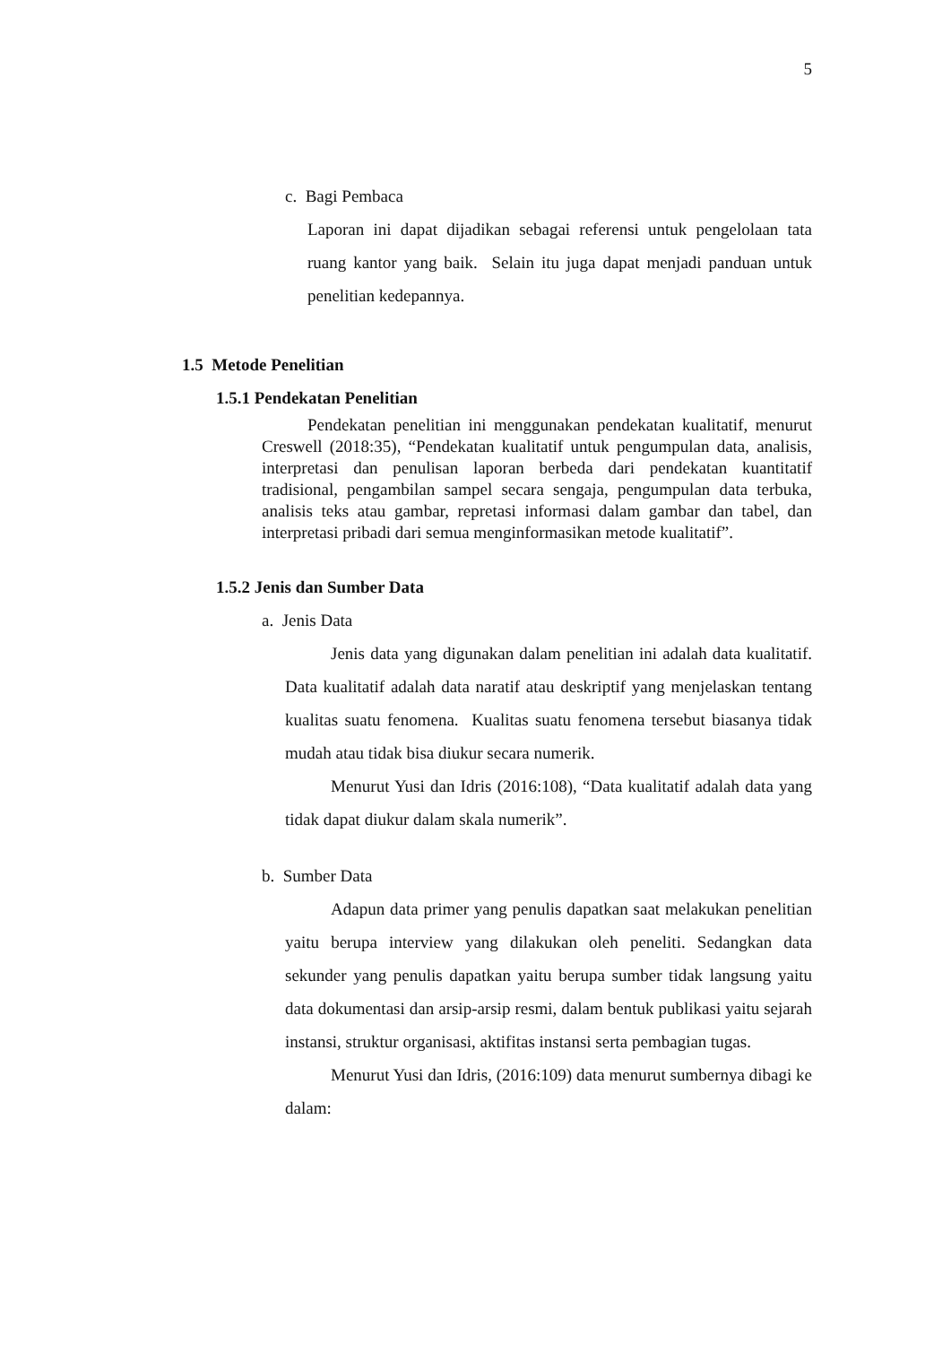5
c. Bagi Pembaca
Laporan ini dapat dijadikan sebagai referensi untuk pengelolaan tata ruang kantor yang baik. Selain itu juga dapat menjadi panduan untuk penelitian kedepannya.
1.5 Metode Penelitian
1.5.1 Pendekatan Penelitian
Pendekatan penelitian ini menggunakan pendekatan kualitatif, menurut Creswell (2018:35), “Pendekatan kualitatif untuk pengumpulan data, analisis, interpretasi dan penulisan laporan berbeda dari pendekatan kuantitatif tradisional, pengambilan sampel secara sengaja, pengumpulan data terbuka, analisis teks atau gambar, repretasi informasi dalam gambar dan tabel, dan interpretasi pribadi dari semua menginformasikan metode kualitatif”.
1.5.2 Jenis dan Sumber Data
a. Jenis Data
Jenis data yang digunakan dalam penelitian ini adalah data kualitatif. Data kualitatif adalah data naratif atau deskriptif yang menjelaskan tentang kualitas suatu fenomena. Kualitas suatu fenomena tersebut biasanya tidak mudah atau tidak bisa diukur secara numerik.
Menurut Yusi dan Idris (2016:108), “Data kualitatif adalah data yang tidak dapat diukur dalam skala numerik”.
b. Sumber Data
Adapun data primer yang penulis dapatkan saat melakukan penelitian yaitu berupa interview yang dilakukan oleh peneliti. Sedangkan data sekunder yang penulis dapatkan yaitu berupa sumber tidak langsung yaitu data dokumentasi dan arsip-arsip resmi, dalam bentuk publikasi yaitu sejarah instansi, struktur organisasi, aktifitas instansi serta pembagian tugas.
Menurut Yusi dan Idris, (2016:109) data menurut sumbernya dibagi ke dalam: